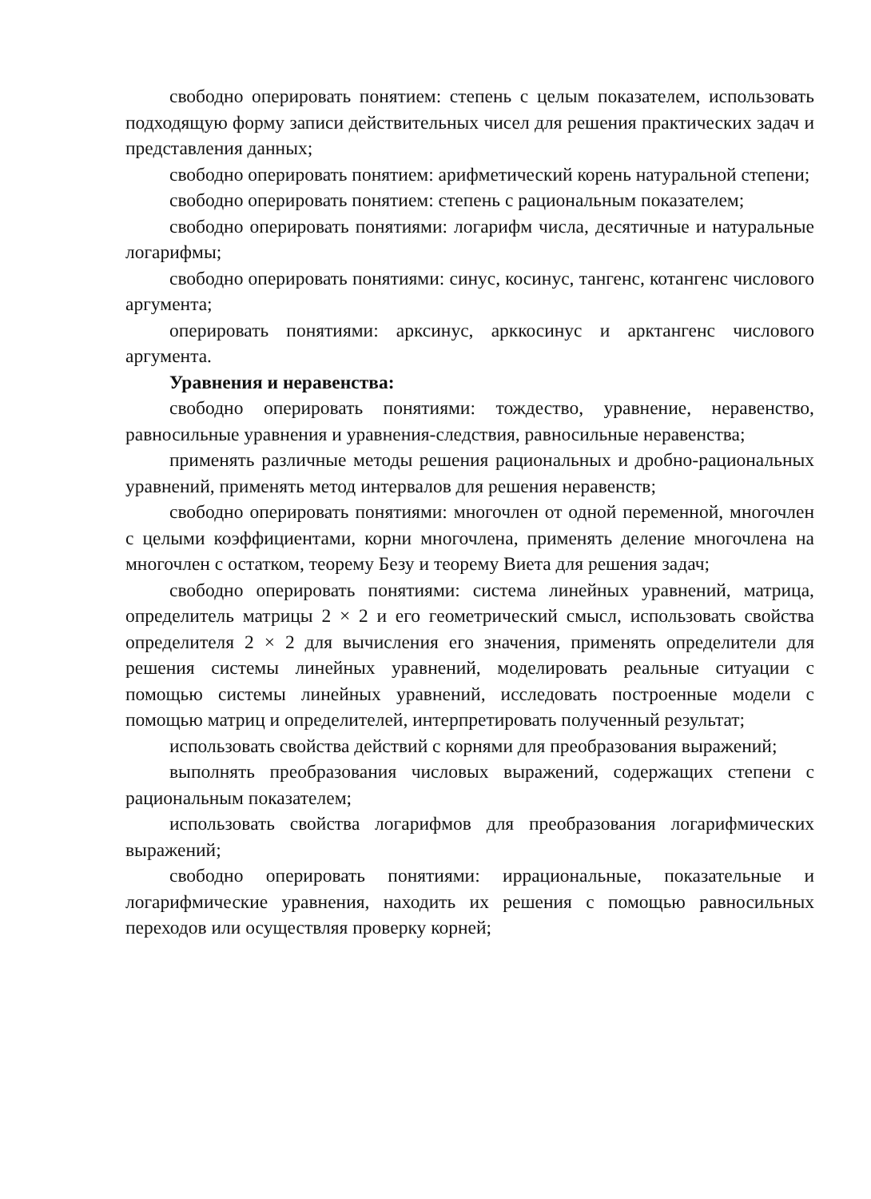свободно оперировать понятием: степень с целым показателем, использовать подходящую форму записи действительных чисел для решения практических задач и представления данных;
свободно оперировать понятием: арифметический корень натуральной степени;
свободно оперировать понятием: степень с рациональным показателем;
свободно оперировать понятиями: логарифм числа, десятичные и натуральные логарифмы;
свободно оперировать понятиями: синус, косинус, тангенс, котангенс числового аргумента;
оперировать понятиями: арксинус, арккосинус и арктангенс числового аргумента.
Уравнения и неравенства:
свободно оперировать понятиями: тождество, уравнение, неравенство, равносильные уравнения и уравнения-следствия, равносильные неравенства;
применять различные методы решения рациональных и дробно-рациональных уравнений, применять метод интервалов для решения неравенств;
свободно оперировать понятиями: многочлен от одной переменной, многочлен с целыми коэффициентами, корни многочлена, применять деление многочлена на многочлен с остатком, теорему Безу и теорему Виета для решения задач;
свободно оперировать понятиями: система линейных уравнений, матрица, определитель матрицы 2 × 2 и его геометрический смысл, использовать свойства определителя 2 × 2 для вычисления его значения, применять определители для решения системы линейных уравнений, моделировать реальные ситуации с помощью системы линейных уравнений, исследовать построенные модели с помощью матриц и определителей, интерпретировать полученный результат;
использовать свойства действий с корнями для преобразования выражений;
выполнять преобразования числовых выражений, содержащих степени с рациональным показателем;
использовать свойства логарифмов для преобразования логарифмических выражений;
свободно оперировать понятиями: иррациональные, показательные и логарифмические уравнения, находить их решения с помощью равносильных переходов или осуществляя проверку корней;